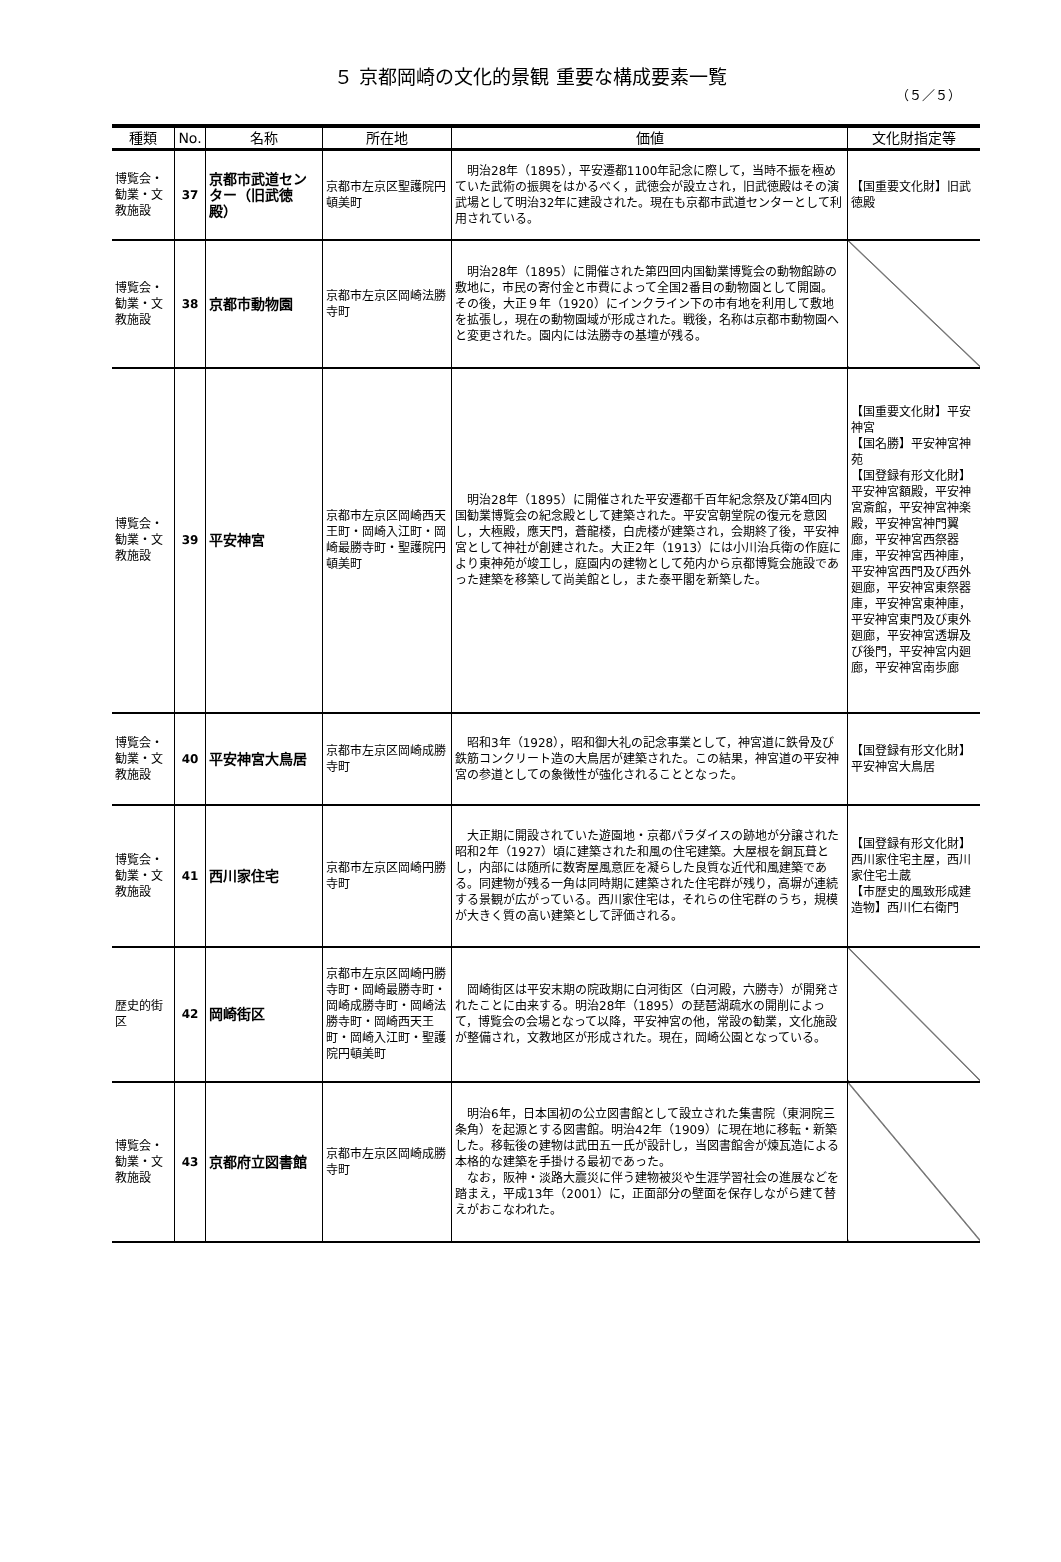５ 京都岡崎の文化的景観 重要な構成要素一覧
（５／５）
| 種類 | No. | 名称 | 所在地 | 価値 | 文化財指定等 |
| --- | --- | --- | --- | --- | --- |
| 博覧会・勧業・文教施設 | 37 | 京都市武道センター（旧武徳殿） | 京都市左京区聖護院円頓美町 | 明治28年（1895），平安遷都1100年記念に際して，当時不振を極めていた武術の振興をはかるべく，武徳会が設立され，旧武徳殿はその演武場として明治32年に建設された。現在も京都市武道センターとして利用されている。 | 【国重要文化財】旧武徳殿 |
| 博覧会・勧業・文教施設 | 38 | 京都市動物園 | 京都市左京区岡崎法勝寺町 | 明治28年（1895）に開催された第四回内国勧業博覧会の動物館跡の敷地に，市民の寄付金と市費によって全国2番目の動物園として開園。その後，大正９年（1920）にインクライン下の市有地を利用して敷地を拡張し，現在の動物園域が形成された。戦後，名称は京都市動物園へと変更された。園内には法勝寺の基壇が残る。 | |
| 博覧会・勧業・文教施設 | 39 | 平安神宮 | 京都市左京区岡崎西天王町・岡崎入江町・岡崎最勝寺町・聖護院円頓美町 | 明治28年（1895）に開催された平安遷都千百年紀念祭及び第4回内国勧業博覧会の紀念殿として建築された。平安宮朝堂院の復元を意図し，大極殿，應天門，蒼龍楼，白虎楼が建築され，会期終了後，平安神宮として神社が創建された。大正2年（1913）には小川治兵衛の作庭により東神苑が竣工し，庭園内の建物として苑内から京都博覧会施設であった建築を移築して尚美館とし，また泰平閣を新築した。 | 【国重要文化財】平安神宮 【国名勝】平安神宮神苑 【国登録有形文化財】平安神宮額殿，平安神宮斎館，平安神宮神楽殿，平安神宮神門翼廊，平安神宮西祭器庫，平安神宮西神庫，平安神宮西門及び西外廻廊，平安神宮東祭器庫，平安神宮東神庫，平安神宮東門及び東外廻廊，平安神宮透塀及び後門，平安神宮内廻廊，平安神宮南歩廊 |
| 博覧会・勧業・文教施設 | 40 | 平安神宮大鳥居 | 京都市左京区岡崎成勝寺町 | 昭和3年（1928），昭和御大礼の記念事業として，神宮道に鉄骨及び鉄筋コンクリート造の大鳥居が建築された。この結果，神宮道の平安神宮の参道としての象徴性が強化されることとなった。 | 【国登録有形文化財】平安神宮大鳥居 |
| 博覧会・勧業・文教施設 | 41 | 西川家住宅 | 京都市左京区岡崎円勝寺町 | 大正期に開設されていた遊園地・京都パラダイスの跡地が分譲された昭和2年（1927）頃に建築された和風の住宅建築。大屋根を銅瓦葺とし，内部には随所に数寄屋風意匠を凝らした良質な近代和風建築である。同建物が残る一角は同時期に建築された住宅群が残り，高塀が連続する景観が広がっている。西川家住宅は，それらの住宅群のうち，規模が大きく質の高い建築として評価される。 | 【国登録有形文化財】西川家住宅主屋，西川家住宅土蔵 【市歴史的風致形成建造物】西川仁右衛門 |
| 歴史的街区 | 42 | 岡崎街区 | 京都市左京区岡崎円勝寺町・岡崎最勝寺町・岡崎成勝寺町・岡崎法勝寺町・岡崎西天王町・岡崎入江町・聖護院円頓美町 | 岡崎街区は平安末期の院政期に白河街区（白河殿，六勝寺）が開発されたことに由来する。明治28年（1895）の琵琶湖疏水の開削によって，博覧会の会場となって以降，平安神宮の他，常設の勧業，文化施設が整備され，文教地区が形成された。現在，岡崎公園となっている。 | |
| 博覧会・勧業・文教施設 | 43 | 京都府立図書館 | 京都市左京区岡崎成勝寺町 | 明治6年，日本国初の公立図書館として設立された集書院（東洞院三条角）を起源とする図書館。明治42年（1909）に現在地に移転・新築した。移転後の建物は武田五一氏が設計し，当図書館舎が煉瓦造による本格的な建築を手掛ける最初であった。 なお，阪神・淡路大震災に伴う建物被災や生涯学習社会の進展などを踏まえ，平成13年（2001）に，正面部分の壁面を保存しながら建て替えがおこなわれた。 | |